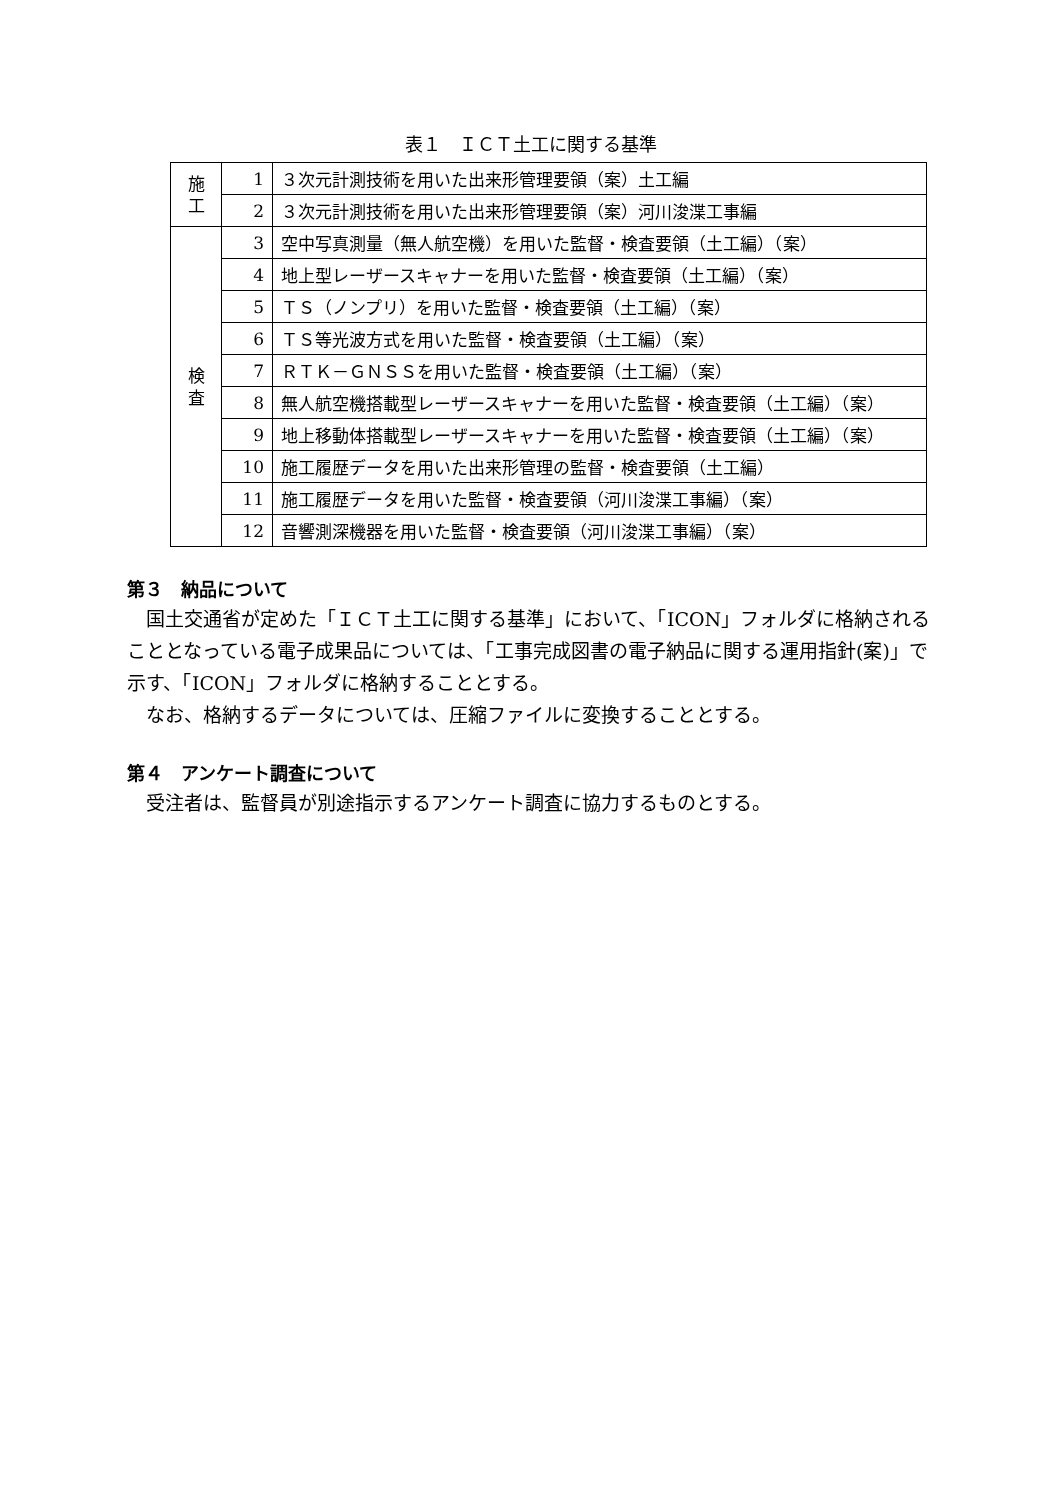表１　ＩＣＴ土工に関する基準
| 施 工 | 1 | ３次元計測技術を用いた出来形管理要領（案）土工編 |
| | 2 | ３次元計測技術を用いた出来形管理要領（案）河川浚渫工事編 |
| 検 査 | 3 | 空中写真測量（無人航空機）を用いた監督・検査要領（土工編）（案） |
| | 4 | 地上型レーザースキャナーを用いた監督・検査要領（土工編）（案） |
| | 5 | ＴＳ（ノンプリ）を用いた監督・検査要領（土工編）（案） |
| | 6 | ＴＳ等光波方式を用いた監督・検査要領（土工編）（案） |
| | 7 | ＲＴＫ－ＧＮＳＳを用いた監督・検査要領（土工編）（案） |
| | 8 | 無人航空機搭載型レーザースキャナーを用いた監督・検査要領（土工編）（案） |
| | 9 | 地上移動体搭載型レーザースキャナーを用いた監督・検査要領（土工編）（案） |
| | 10 | 施工履歴データを用いた出来形管理の監督・検査要領（土工編） |
| | 11 | 施工履歴データを用いた監督・検査要領（河川浚渫工事編）（案） |
| | 12 | 音響測深機器を用いた監督・検査要領（河川浚渫工事編）（案） |
第３　納品について
国土交通省が定めた「ＩＣＴ土工に関する基準」において、「ICON」フォルダに格納されることとなっている電子成果品については、「工事完成図書の電子納品に関する運用指針(案)」で示す、「ICON」フォルダに格納することとする。
なお、格納するデータについては、圧縮ファイルに変換することとする。
第４　アンケート調査について
受注者は、監督員が別途指示するアンケート調査に協力するものとする。